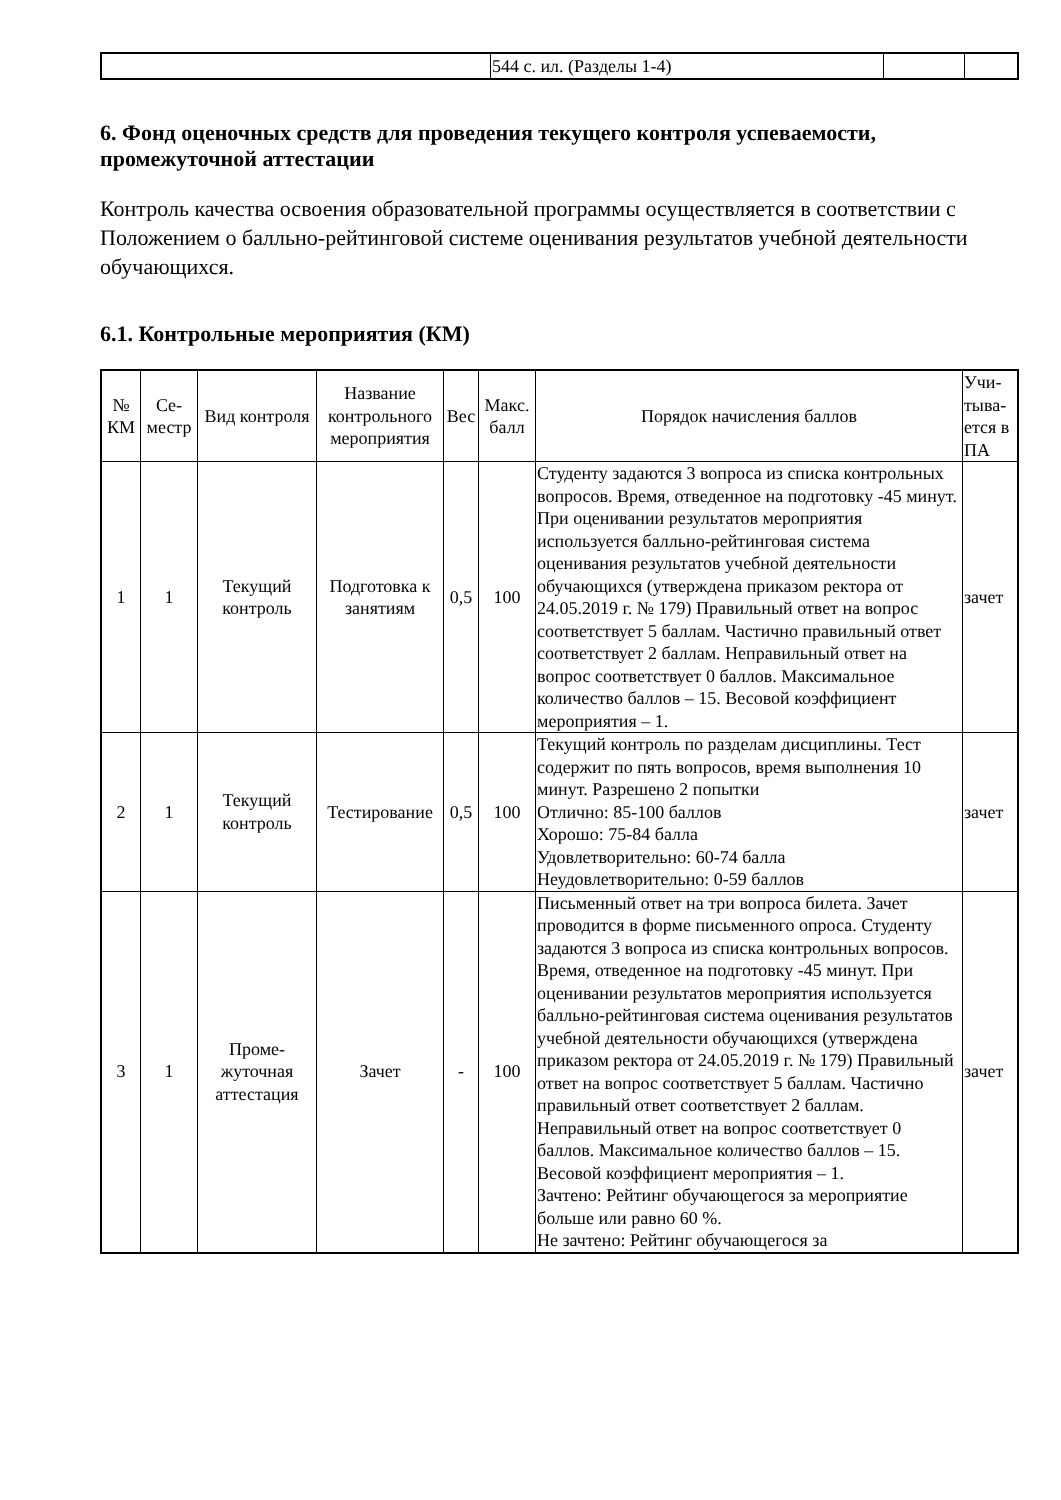| | 544 с. ил. (Разделы 1-4) | | |
6. Фонд оценочных средств для проведения текущего контроля успеваемости, промежуточной аттестации
Контроль качества освоения образовательной программы осуществляется в соответствии с Положением о балльно-рейтинговой системе оценивания результатов учебной деятельности обучающихся.
6.1. Контрольные мероприятия (КМ)
| № КМ | Се-местр | Вид контроля | Название контрольного мероприятия | Вес | Макс. балл | Порядок начисления баллов | Учи-тыва-ется в ПА |
| --- | --- | --- | --- | --- | --- | --- | --- |
| 1 | 1 | Текущий контроль | Подготовка к занятиям | 0,5 | 100 | Студенту задаются 3 вопроса из списка контрольных вопросов. Время, отведенное на подготовку -45 минут. При оценивании результатов мероприятия используется балльно-рейтинговая система оценивания результатов учебной деятельности обучающихся (утверждена приказом ректора от 24.05.2019 г. № 179) Правильный ответ на вопрос соответствует 5 баллам. Частично правильный ответ соответствует 2 баллам. Неправильный ответ на вопрос соответствует 0 баллов. Максимальное количество баллов – 15. Весовой коэффициент мероприятия – 1. | зачет |
| 2 | 1 | Текущий контроль | Тестирование | 0,5 | 100 | Текущий контроль по разделам дисциплины. Тест содержит по пять вопросов, время выполнения 10 минут. Разрешено 2 попытки Отлично: 85-100 баллов Хорошо: 75-84 балла Удовлетворительно: 60-74 балла Неудовлетворительно: 0-59 баллов | зачет |
| 3 | 1 | Проме-жуточная аттестация | Зачет | - | 100 | Письменный ответ на три вопроса билета. Зачет проводится в форме письменного опроса. Студенту задаются 3 вопроса из списка контрольных вопросов. Время, отведенное на подготовку -45 минут. При оценивании результатов мероприятия используется балльно-рейтинговая система оценивания результатов учебной деятельности обучающихся (утверждена приказом ректора от 24.05.2019 г. № 179) Правильный ответ на вопрос соответствует 5 баллам. Частично правильный ответ соответствует 2 баллам. Неправильный ответ на вопрос соответствует 0 баллов. Максимальное количество баллов – 15. Весовой коэффициент мероприятия – 1. Зачтено: Рейтинг обучающегося за мероприятие больше или равно 60 %. Не зачтено: Рейтинг обучающегося за | зачет |